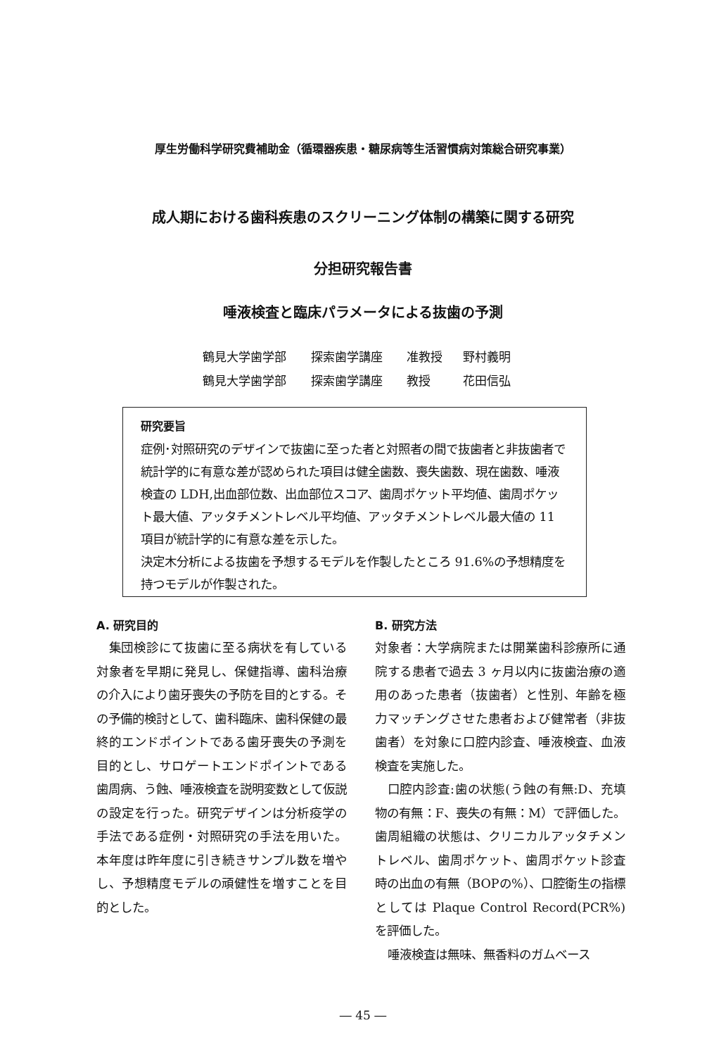厚生労働科学研究費補助金（循環器疾患・糖尿病等生活習慣病対策総合研究事業）
成人期における歯科疾患のスクリーニング体制の構築に関する研究
分担研究報告書
唾液検査と臨床パラメータによる抜歯の予測
鶴見大学歯学部 探索歯学講座 准教授 野村義明
鶴見大学歯学部 探索歯学講座 教授 花田信弘
研究要旨
症例･対照研究のデザインで抜歯に至った者と対照者の間で抜歯者と非抜歯者で統計学的に有意な差が認められた項目は健全歯数、喪失歯数、現在歯数、唾液検査の LDH,出血部位数、出血部位スコア、歯周ポケット平均値、歯周ポケット最大値、アッタチメントレベル平均値、アッタチメントレベル最大値の 11 項目が統計学的に有意な差を示した。
決定木分析による抜歯を予想するモデルを作製したところ 91.6%の予想精度を持つモデルが作製された。
A. 研究目的
集団検診にて抜歯に至る病状を有している対象者を早期に発見し、保健指導、歯科治療の介入により歯牙喪失の予防を目的とする。その予備的検討として、歯科臨床、歯科保健の最終的エンドポイントである歯牙喪失の予測を目的とし、サロゲートエンドポイントである歯周病、う蝕、唾液検査を説明変数として仮説の設定を行った。研究デザインは分析疫学の手法である症例・対照研究の手法を用いた。本年度は昨年度に引き続きサンプル数を増やし、予想精度モデルの頑健性を増すことを目的とした。
B. 研究方法
対象者：大学病院または開業歯科診療所に通院する患者で過去 3 ヶ月以内に抜歯治療の適用のあった患者（抜歯者）と性別、年齢を極力マッチングさせた患者および健常者（非抜歯者）を対象に口腔内診査、唾液検査、血液検査を実施した。
口腔内診査:歯の状態(う蝕の有無:D、充填物の有無：F、喪失の有無：M）で評価した。歯周組織の状態は、クリニカルアッタチメントレベル、歯周ポケット、歯周ポケット診査時の出血の有無（BOPの%）、口腔衛生の指標としては Plaque Control Record(PCR%)を評価した。
唾液検査は無味、無香料のガムベース
― 45 ―